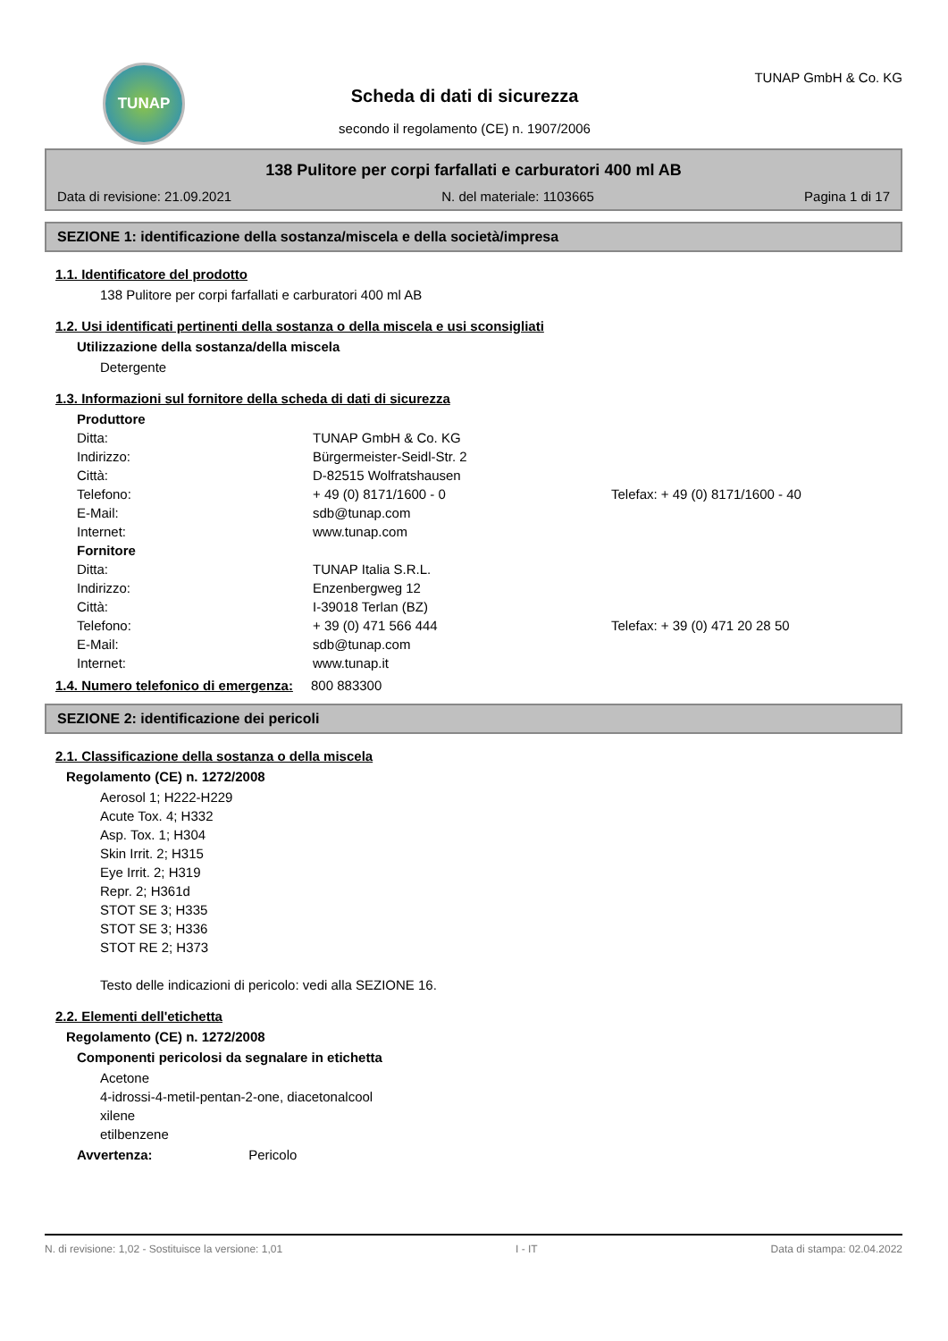TUNAP
Scheda di dati di sicurezza
secondo il regolamento (CE) n. 1907/2006
TUNAP GmbH & Co. KG
138 Pulitore per corpi farfallati e carburatori 400 ml AB
Data di revisione: 21.09.2021 N. del materiale: 1103665 Pagina 1 di 17
SEZIONE 1: identificazione della sostanza/miscela e della società/impresa
1.1. Identificatore del prodotto
138 Pulitore per corpi farfallati e carburatori 400 ml AB
1.2. Usi identificati pertinenti della sostanza o della miscela e usi sconsigliati
Utilizzazione della sostanza/della miscela
Detergente
1.3. Informazioni sul fornitore della scheda di dati di sicurezza
| Produttore | | | |
| Ditta: | TUNAP GmbH & Co. KG | | |
| Indirizzo: | Bürgermeister-Seidl-Str. 2 | | |
| Città: | D-82515 Wolfratshausen | | |
| Telefono: | + 49 (0) 8171/1600 - 0 | Telefax: | + 49 (0) 8171/1600 - 40 |
| E-Mail: | sdb@tunap.com | | |
| Internet: | www.tunap.com | | |
| Fornitore | | | |
| Ditta: | TUNAP Italia S.R.L. | | |
| Indirizzo: | Enzenbergweg 12 | | |
| Città: | I-39018 Terlan (BZ) | | |
| Telefono: | + 39 (0) 471 566 444 | Telefax: | + 39 (0) 471 20 28 50 |
| E-Mail: | sdb@tunap.com | | |
| Internet: | www.tunap.it | | |
1.4. Numero telefonico di emergenza: 800 883300
SEZIONE 2: identificazione dei pericoli
2.1. Classificazione della sostanza o della miscela
Regolamento (CE) n. 1272/2008
Aerosol 1; H222-H229
Acute Tox. 4; H332
Asp. Tox. 1; H304
Skin Irrit. 2; H315
Eye Irrit. 2; H319
Repr. 2; H361d
STOT SE 3; H335
STOT SE 3; H336
STOT RE 2; H373
Testo delle indicazioni di pericolo: vedi alla SEZIONE 16.
2.2. Elementi dell'etichetta
Regolamento (CE) n. 1272/2008
Componenti pericolosi da segnalare in etichetta
Acetone
4-idrossi-4-metil-pentan-2-one, diacetonalcool
xilene
etilbenzene
Avvertenza: Pericolo
N. di revisione: 1,02 - Sostituisce la versione: 1,01 I - IT Data di stampa: 02.04.2022